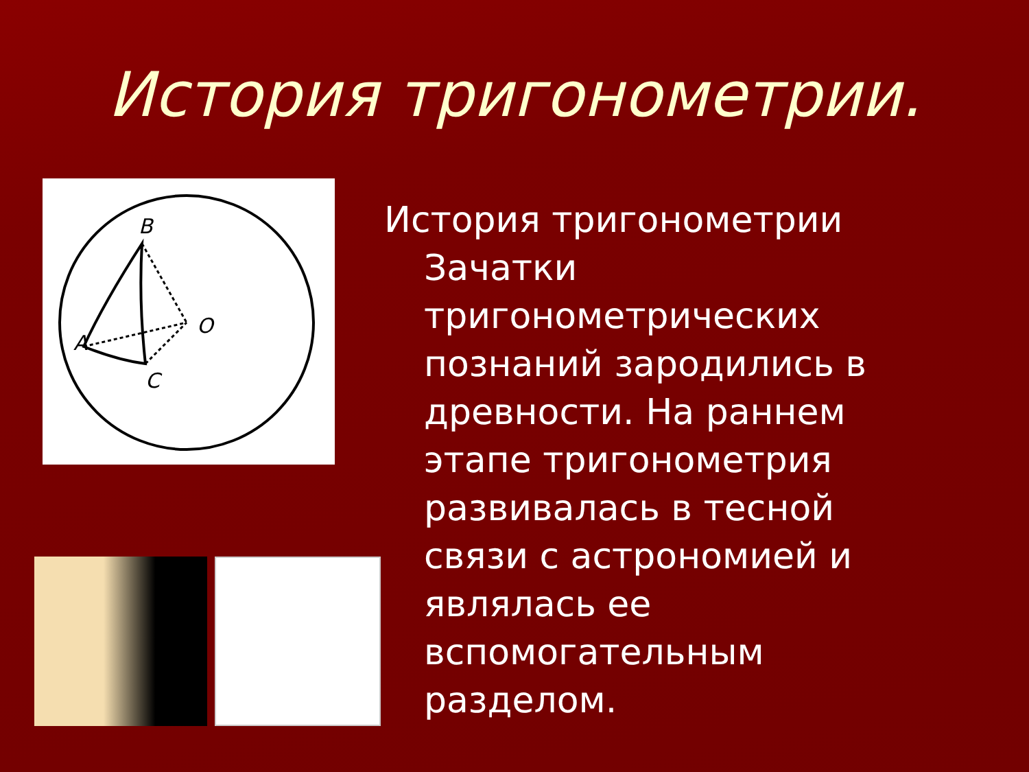История тригонометрии.
B
A
C
O
История тригонометрии
Зачатки тригонометрических познаний зародились в древности. На раннем этапе тригонометрия развивалась в тесной связи с астрономией и являлась ее вспомогательным разделом.